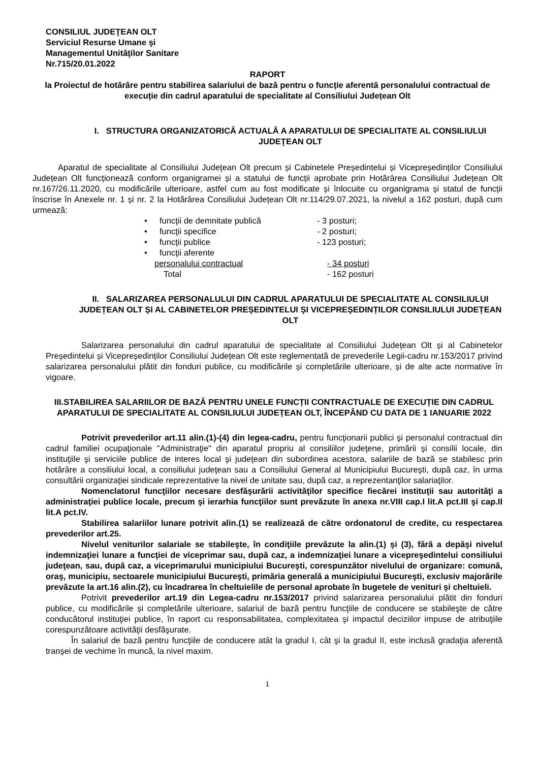CONSILIUL JUDEŢEAN OLT
Serviciul Resurse Umane şi
Managementul Unităţilor Sanitare
Nr.715/20.01.2022
RAPORT
la Proiectul de hotărâre pentru stabilirea salariului de bază pentru o funcție aferentă personalului contractual de execuție din cadrul aparatului de specialitate al Consiliului Județean Olt
I. STRUCTURA ORGANIZATORICĂ ACTUALĂ A APARATULUI DE SPECIALITATE AL CONSILIULUI JUDEŢEAN OLT
Aparatul de specialitate al Consiliului Județean Olt precum și Cabinetele Președintelui și Vicepreședinților Consiliului Județean Olt funcționează conform organigramei și a statului de funcții aprobate prin Hotărârea Consiliului Județean Olt nr.167/26.11.2020, cu modificările ulterioare, astfel cum au fost modificate și înlocuite cu organigrama și statul de funcții înscrise în Anexele nr. 1 și nr. 2 la Hotărârea Consiliului Județean Olt nr.114/29.07.2021, la nivelul a 162 posturi, după cum urmează:
• funcţii de demnitate publică - 3 posturi;
• funcţii specifice - 2 posturi;
• funcţii publice - 123 posturi;
• funcţii aferente
personalului contractual - 34 posturi
Total - 162 posturi
II. SALARIZAREA PERSONALULUI DIN CADRUL APARATULUI DE SPECIALITATE AL CONSILIULUI JUDEȚEAN OLT ȘI AL CABINETELOR PREȘEDINTELUI ȘI VICEPREȘEDINȚILOR CONSILIULUI JUDEȚEAN OLT
Salarizarea personalului din cadrul aparatului de specialitate al Consiliului Județean Olt și al Cabinetelor Președintelui și Vicepreședinților Consiliului Județean Olt este reglementată de prevederile Legii-cadru nr.153/2017 privind salarizarea personalului plătit din fonduri publice, cu modificările și completările ulterioare, și de alte acte normative în vigoare.
III.STABILIREA SALARIILOR DE BAZĂ PENTRU UNELE FUNCȚII CONTRACTUALE DE EXECUȚIE DIN CADRUL APARATULUI DE SPECIALITATE AL CONSILIULUI JUDEȚEAN OLT, ÎNCEPÂND CU DATA DE 1 IANUARIE 2022
Potrivit prevederilor art.11 alin.(1)-(4) din legea-cadru, pentru funcţionarii publici şi personalul contractual din cadrul familiei ocupaţionale "Administraţie" din aparatul propriu al consiliilor judeţene, primării şi consilii locale, din instituţiile şi serviciile publice de interes local şi judeţean din subordinea acestora, salariile de bază se stabilesc prin hotărâre a consiliului local, a consiliului judeţean sau a Consiliului General al Municipiului Bucureşti, după caz, în urma consultării organizaţiei sindicale reprezentative la nivel de unitate sau, după caz, a reprezentanţilor salariaţilor.
Nomenclatorul funcţiilor necesare desfăşurării activităţilor specifice fiecărei instituţii sau autorităţi a administraţiei publice locale, precum şi ierarhia funcţiilor sunt prevăzute în anexa nr.VIII cap.I lit.A pct.III şi cap.II lit.A pct.IV.
Stabilirea salariilor lunare potrivit alin.(1) se realizează de către ordonatorul de credite, cu respectarea prevederilor art.25.
Nivelul veniturilor salariale se stabileşte, în condiţiile prevăzute la alin.(1) şi (3), fără a depăşi nivelul indemnizaţiei lunare a funcţiei de viceprimar sau, după caz, a indemnizaţiei lunare a vicepreşedintelui consiliului judeţean, sau, după caz, a viceprimarului municipiului Bucureşti, corespunzător nivelului de organizare: comună, oraş, municipiu, sectoarele municipiului Bucureşti, primăria generală a municipiului Bucureşti, exclusiv majorările prevăzute la art.16 alin.(2), cu încadrarea în cheltuielile de personal aprobate în bugetele de venituri şi cheltuieli.
Potrivit prevederilor art.19 din Legea-cadru nr.153/2017 privind salarizarea personalului plătit din fonduri publice, cu modificările și completările ulterioare, salariul de bază pentru funcţiile de conducere se stabileşte de către conducătorul instituţiei publice, în raport cu responsabilitatea, complexitatea şi impactul deciziilor impuse de atribuţiile corespunzătoare activităţii desfăşurate.
În salariul de bază pentru funcţiile de conducere atât la gradul I, cât şi la gradul II, este inclusă gradaţia aferentă tranşei de vechime în muncă, la nivel maxim.
1